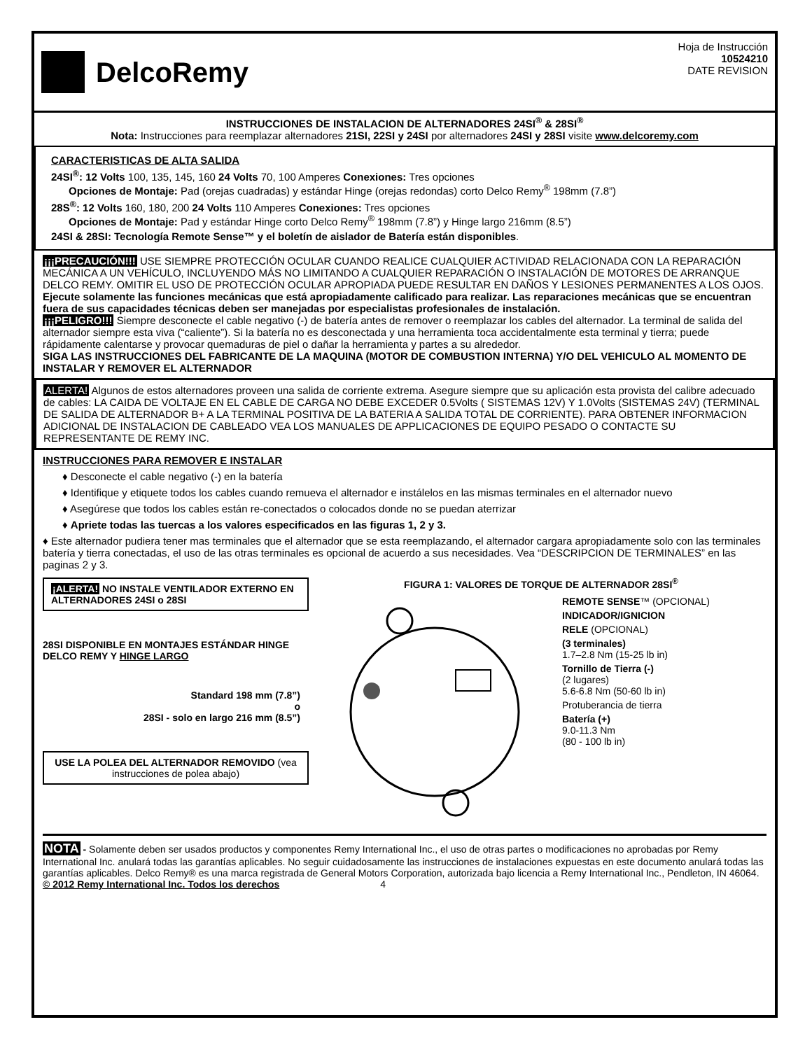DelcoRemy
Hoja de Instrucción
10524210
DATE REVISION
INSTRUCCIONES DE INSTALACION DE ALTERNADORES 24SI<sup>®</sup> & 28SI<sup>®</sup>
Nota: Instrucciones para reemplazar alternadores 21SI, 22SI y 24SI por alternadores 24SI y 28SI visite www.delcoremy.com
CARACTERISTICAS DE ALTA SALIDA
24SI<sup>®</sup>: 12 Volts 100, 135, 145, 160 24 Volts 70, 100 Amperes Conexiones: Tres opciones
Opciones de Montaje: Pad (orejas cuadradas) y estándar Hinge (orejas redondas) corto Delco Remy<sup>®</sup> 198mm (7.8”)
28S<sup>®</sup>: 12 Volts 160, 180, 200 24 Volts 110 Amperes Conexiones: Tres opciones
Opciones de Montaje: Pad y estándar Hinge corto Delco Remy<sup>®</sup> 198mm (7.8”) y Hinge largo 216mm (8.5”)
24SI & 28SI: Tecnología Remote Sense™ y el boletín de aislador de Batería están disponibles.
¡¡¡PRECAUCIÓN!!! USE SIEMPRE PROTECCIÓN OCULAR CUANDO REALICE CUALQUIER ACTIVIDAD RELACIONADA CON LA REPARACIÓN MECÁNICA A UN VEHÍCULO, INCLUYENDO MÁS NO LIMITANDO A CUALQUIER REPARACIÓN O INSTALACIÓN DE MOTORES DE ARRANQUE DELCO REMY. OMITIR EL USO DE PROTECCIÓN OCULAR APROPIADA PUEDE RESULTAR EN DAÑOS Y LESIONES PERMANENTES A LOS OJOS.
Ejecute solamente las funciones mecánicas que está apropiadamente calificado para realizar. Las reparaciones mecánicas que se encuentran fuera de sus capacidades técnicas deben ser manejadas por especialistas profesionales de instalación.
¡¡¡PELIGRO!!! Siempre desconecte el cable negativo (-) de batería antes de remover o reemplazar los cables del alternador. La terminal de salida del alternador siempre esta viva (“caliente”). Si la batería no es desconectada y una herramienta toca accidentalmente esta terminal y tierra; puede rápidamente calentarse y provocar quemaduras de piel o dañar la herramienta y partes a su alrededor.
SIGA LAS INSTRUCCIONES DEL FABRICANTE DE LA MAQUINA (MOTOR DE COMBUSTION INTERNA) Y/O DEL VEHICULO AL MOMENTO DE INSTALAR Y REMOVER EL ALTERNADOR
ALERTA! Algunos de estos alternadores proveen una salida de corriente extrema. Asegure siempre que su aplicación esta provista del calibre adecuado de cables: LA CAIDA DE VOLTAJE EN EL CABLE DE CARGA NO DEBE EXCEDER 0.5Volts ( SISTEMAS 12V) Y 1.0Volts (SISTEMAS 24V) (TERMINAL DE SALIDA DE ALTERNADOR B+ A LA TERMINAL POSITIVA DE LA BATERIA A SALIDA TOTAL DE CORRIENTE). PARA OBTENER INFORMACION ADICIONAL DE INSTALACION DE CABLEADO VEA LOS MANUALES DE APPLICACIONES DE EQUIPO PESADO O CONTACTE SU REPRESENTANTE DE REMY INC.
INSTRUCCIONES PARA REMOVER E INSTALAR
♦ Desconecte el cable negativo (-) en la batería
♦ Identifique y etiquete todos los cables cuando remueva el alternador e instálelos en las mismas terminales en el alternador nuevo
♦ Asegúrese que todos los cables están re-conectados o colocados donde no se puedan aterrizar
♦ Apriete todas las tuercas a los valores especificados en las figuras 1, 2 y 3.
♦ Este alternador pudiera tener mas terminales que el alternador que se esta reemplazando, el alternador cargara apropiadamente solo con las terminales batería y tierra conectadas, el uso de las otras terminales es opcional de acuerdo a sus necesidades. Vea “DESCRIPCION DE TERMINALES” en las paginas 2 y 3.
¡ALERTA! NO INSTALE VENTILADOR EXTERNO EN ALTERNADORES 24SI o 28SI
28SI DISPONIBLE EN MONTAJES ESTÁNDAR HINGE DELCO REMY Y HINGE LARGO
Standard 198 mm (7.8”)
o
28SI - solo en largo 216 mm (8.5”)
USE LA POLEA DEL ALTERNADOR REMOVIDO (vea instrucciones de polea abajo)
FIGURA 1: VALORES DE TORQUE DE ALTERNADOR 28SI<sup>®</sup>
REMOTE SENSE™ (OPCIONAL)
INDICADOR/IGNICION
RELE (OPCIONAL)
(3 terminales)
1.7–2.8 Nm (15-25 lb in)
Tornillo de Tierra (-)
(2 lugares)
5.6-6.8 Nm (50-60 lb in)
Protuberancia de tierra
Batería (+)
9.0-11.3 Nm
(80 - 100 lb in)
NOTA - Solamente deben ser usados productos y componentes Remy International Inc., el uso de otras partes o modificaciones no aprobadas por Remy International Inc. anulará todas las garantías aplicables. No seguir cuidadosamente las instrucciones de instalaciones expuestas en este documento anulará todas las garantías aplicables. Delco Remy® es una marca registrada de General Motors Corporation, autorizada bajo licencia a Remy International Inc., Pendleton, IN 46064.
© 2012 Remy International Inc. Todos los derechos 4